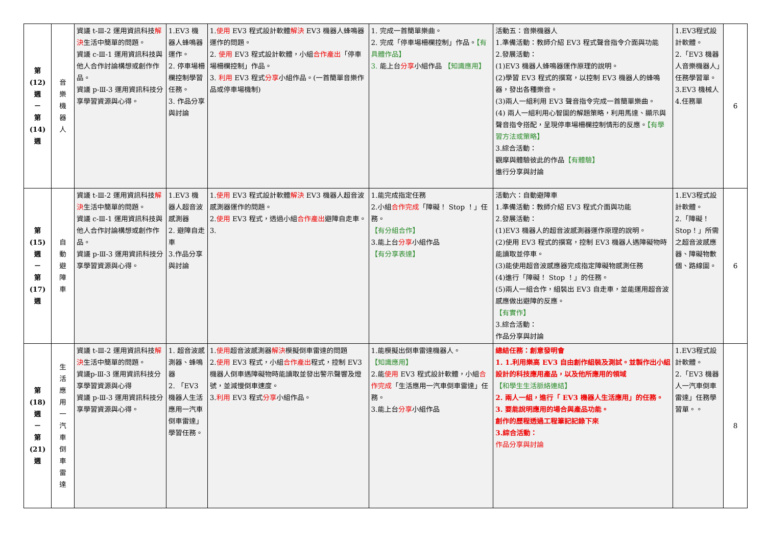| 第 (12) 週 － 第 (14) 週 | 音 樂 機 器 人 | 資議 t-Ⅲ-2 運用資訊科技 解決 生活中簡單的問題。 資議 c-Ⅲ-1 運用資訊科技與他人合作討論構想或創作作品。 資議 p-Ⅲ-3 運用資訊科技分享學習資源與心得。 | 1.EV3 機器人蜂鳴器運作。 2. 停車場柵欄控制學習任務。 3. 作品分享與討論 | 1. 使用 EV3 程式設計軟體 解決 EV3 機器人蜂鳴器運作的問題。 2. 使用 EV3 程式設計軟體，小組 合作產出 「停車場柵欄控制」作品。 3. 利用 EV3 程式 分享 小組作品。(一首簡單音樂作品或停車場機制) | 1. 完成一首簡單樂曲。 2. 完成「停車場柵欄控制」作品。 【有具體作品】 3. 能上台 分享 小組作品 【知識應用】 | 活動五：音樂機器人 1.準備活動：教師介紹 EV3 程式聲音指令介面與功能 2.發展活動： (1)EV3 機器人蜂鳴器運作原理的說明。 (2)學習 EV3 程式的撰寫，以控制 EV3 機器人的蜂鳴器，發出各種樂音。 (3)兩人一組利用 EV3 聲音指令完成一首簡單樂曲。 (4) 兩人一組利用心智圖的解題策略，利用馬達、顯示與聲音指令搭配，呈現停車場柵欄控制情形的反應。 【有學習方法或策略】 3.綜合活動： 觀摩與體驗彼此的作品 【有體驗】 進行分享與討論 | 1.EV3程式設計軟體。 2.「EV3 機器人音樂機器人」任務學習單。 3.EV3 機械人 4.任務單 | 6 |
| 第 (15) 週 － 第 (17) 週 | 自 動 避 障 車 | 資議 t-Ⅲ-2 運用資訊科技 解決 生活中簡單的問題。 資議 c-Ⅲ-1 運用資訊科技與他人合作討論構想或創作作品。 資議 p-Ⅲ-3 運用資訊科技分享學習資源與心得。 | 1.EV3 機器人超音波感測器 2. 避障自走車 3.作品分享與討論 | 1. 使用 EV3 程式設計軟體 解決 EV3 機器人超音波感測器運作的問題。 2. 使用 EV3 程式，透過小組 合作產出 避障自走車。 3. | 1.能完成指定任務 2.小組 合作完成 「障礙！ Stop ！」任務。 【有分組合作】 3.能上台 分享 小組作品 【有分享表達】 | 活動六：自動避障車 1.準備活動：教師介紹 EV3 程式介面與功能 2.發展活動： (1)EV3 機器人的超音波感測器運作原理的說明。 (2)使用 EV3 程式的撰寫，控制 EV3 機器人遇障礙物時能讀取並停車。 (3)能使用超音波感應器完成指定障礙物感測任務 (4)進行「障礙！ Stop ！」的任務。 (5)兩人一組合作，組裝出 EV3 自走車，並能運用超音波感應做出避障的反應。 【有實作】 3.綜合活動： 作品分享與討論 | 1.EV3程式設計軟體。 2.「障礙！Stop！」所需之超音波感應器、障礙物數個、路線圖。 | 6 |
| 第 (18) 週 － 第 (21) 週 | 生 活 應 用 一 汽 車 倒 車 雷 達 | 資議 t-Ⅲ-2 運用資訊科技 解決 生活中簡單的問題。 資議p-Ⅲ-3 運用資訊科技分享學習資源與心得 資議 p-Ⅲ-3 運用資訊科技分享學習資源與心得。 | 1. 超音波感測器、蜂鳴器 2. 「EV3 機器人生活應用一汽車倒車雷達」學習任務。 | 1. 使用 超音波感測器 解決 模擬倒車雷達的問題 2. 使用 EV3 程式，小組 合作產出 程式，控制 EV3 機器人倒車遇障礙物時能讀取並發出警示聲響及燈號，並減慢倒車速度。 3. 利用 EV3 程式 分享 小組作品。 | 1.能模擬出倒車雷達機器人。 【知識應用】 2.能 使用 EV3 程式設計軟體，小組 合作完成 「生活應用一汽車倒車雷達」任務。 3.能上台 分享 小組作品 | 總結任務：創意發明會 1. 1.利用樂高 EV3 自由創作組裝及測試。並製作出小組設計的科技應用產品，以及他所應用的領域 【和學生生活脈絡連結】 2. 兩人一組，進行「 EV3 機器人生活應用」的任務。 3. 要能說明應用的場合與產品功能。 創作的歷程透過工程筆記記錄下來 3.綜合活動： 作品分享與討論 | 1.EV3程式設計軟體。 2.「EV3 機器人一汽車倒車雷達」任務學習單。。 | 8 |